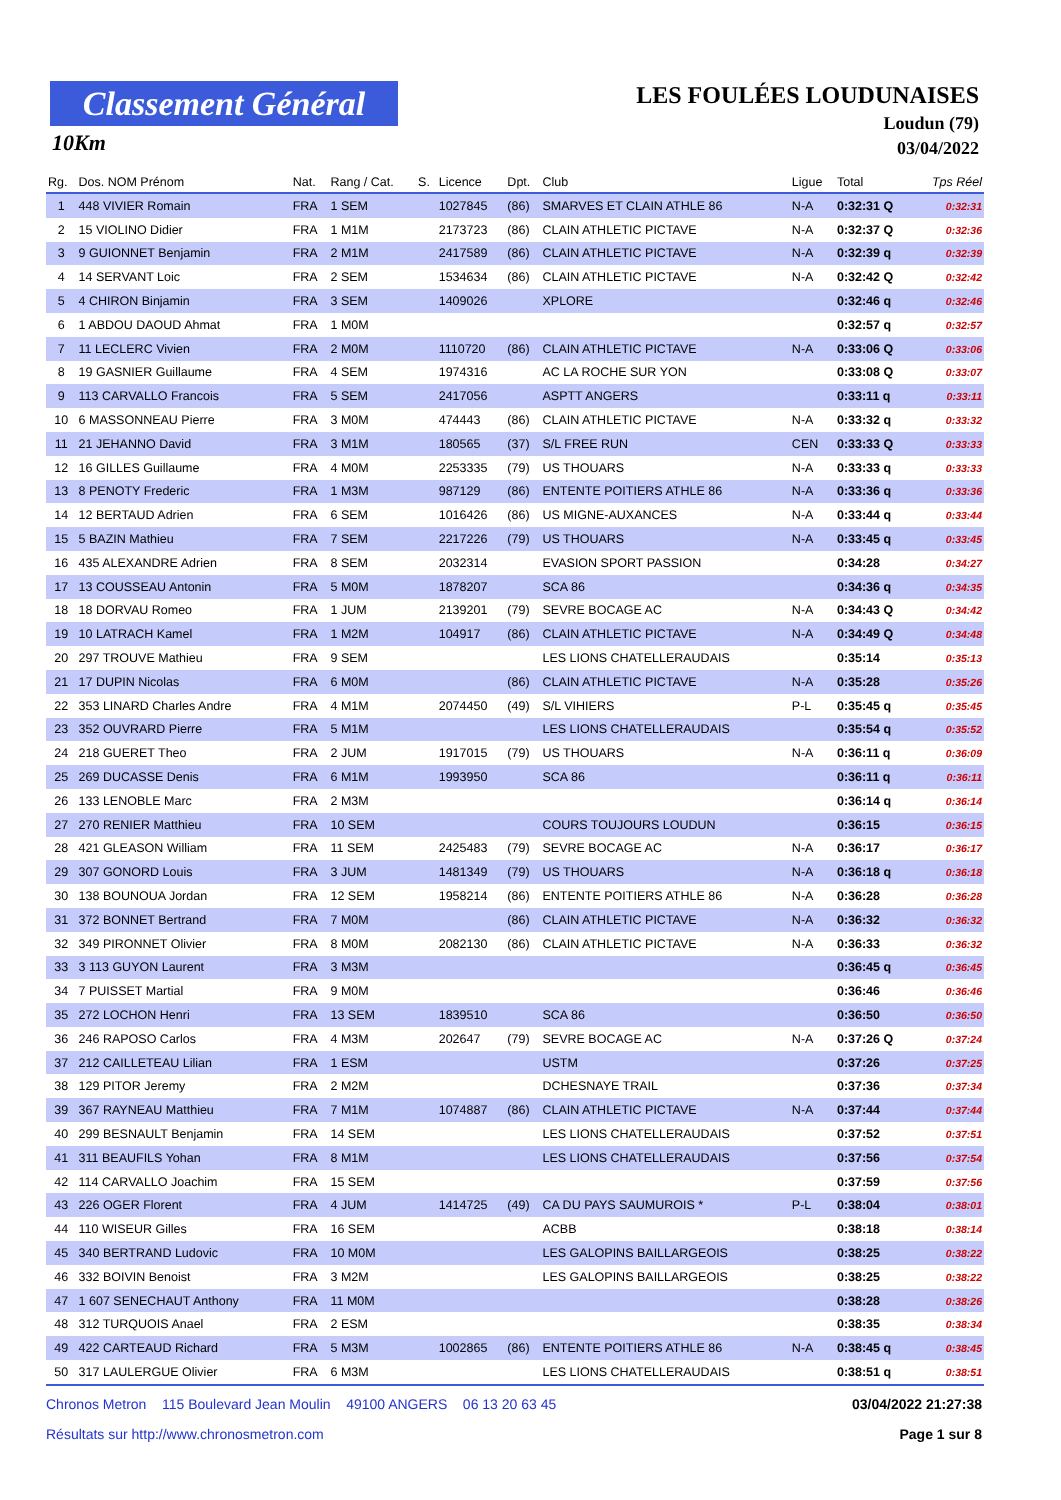Classement Général
10Km
LES FOULÉES LOUDUNAISES
Loudun (79)
03/04/2022
| Rg. | Dos. NOM Prénom | Nat. | Rang / Cat. | S. | Licence | Dpt. | Club | Ligue | Total | Tps Réel |
| --- | --- | --- | --- | --- | --- | --- | --- | --- | --- | --- |
| 1 | 448 VIVIER Romain | FRA | 1 SEM | | 1027845 | (86) | SMARVES ET CLAIN ATHLE 86 | N-A | 0:32:31 Q | 0:32:31 |
| 2 | 15 VIOLINO Didier | FRA | 1 M1M | | 2173723 | (86) | CLAIN ATHLETIC PICTAVE | N-A | 0:32:37 Q | 0:32:36 |
| 3 | 9 GUIONNET Benjamin | FRA | 2 M1M | | 2417589 | (86) | CLAIN ATHLETIC PICTAVE | N-A | 0:32:39 q | 0:32:39 |
| 4 | 14 SERVANT Loic | FRA | 2 SEM | | 1534634 | (86) | CLAIN ATHLETIC PICTAVE | N-A | 0:32:42 Q | 0:32:42 |
| 5 | 4 CHIRON Binjamin | FRA | 3 SEM | | 1409026 | | XPLORE | | 0:32:46 q | 0:32:46 |
| 6 | 1 ABDOU DAOUD Ahmat | FRA | 1 M0M | | | | | | 0:32:57 q | 0:32:57 |
| 7 | 11 LECLERC Vivien | FRA | 2 M0M | | 1110720 | (86) | CLAIN ATHLETIC PICTAVE | N-A | 0:33:06 Q | 0:33:06 |
| 8 | 19 GASNIER Guillaume | FRA | 4 SEM | | 1974316 | | AC LA ROCHE SUR YON | | 0:33:08 Q | 0:33:07 |
| 9 | 113 CARVALLO Francois | FRA | 5 SEM | | 2417056 | | ASPTT ANGERS | | 0:33:11 q | 0:33:11 |
| 10 | 6 MASSONNEAU Pierre | FRA | 3 M0M | | 474443 | (86) | CLAIN ATHLETIC PICTAVE | N-A | 0:33:32 q | 0:33:32 |
| 11 | 21 JEHANNO David | FRA | 3 M1M | | 180565 | (37) | S/L FREE RUN | CEN | 0:33:33 Q | 0:33:33 |
| 12 | 16 GILLES Guillaume | FRA | 4 M0M | | 2253335 | (79) | US THOUARS | N-A | 0:33:33 q | 0:33:33 |
| 13 | 8 PENOTY Frederic | FRA | 1 M3M | | 987129 | (86) | ENTENTE POITIERS ATHLE 86 | N-A | 0:33:36 q | 0:33:36 |
| 14 | 12 BERTAUD Adrien | FRA | 6 SEM | | 1016426 | (86) | US MIGNE-AUXANCES | N-A | 0:33:44 q | 0:33:44 |
| 15 | 5 BAZIN Mathieu | FRA | 7 SEM | | 2217226 | (79) | US THOUARS | N-A | 0:33:45 q | 0:33:45 |
| 16 | 435 ALEXANDRE Adrien | FRA | 8 SEM | | 2032314 | | EVASION SPORT PASSION | | 0:34:28 | 0:34:27 |
| 17 | 13 COUSSEAU Antonin | FRA | 5 M0M | | 1878207 | | SCA 86 | | 0:34:36 q | 0:34:35 |
| 18 | 18 DORVAU Romeo | FRA | 1 JUM | | 2139201 | (79) | SEVRE BOCAGE AC | N-A | 0:34:43 Q | 0:34:42 |
| 19 | 10 LATRACH Kamel | FRA | 1 M2M | | 104917 | (86) | CLAIN ATHLETIC PICTAVE | N-A | 0:34:49 Q | 0:34:48 |
| 20 | 297 TROUVE Mathieu | FRA | 9 SEM | | | | LES LIONS CHATELLERAUDAIS | | 0:35:14 | 0:35:13 |
| 21 | 17 DUPIN Nicolas | FRA | 6 M0M | | | (86) | CLAIN ATHLETIC PICTAVE | N-A | 0:35:28 | 0:35:26 |
| 22 | 353 LINARD Charles Andre | FRA | 4 M1M | | 2074450 | (49) | S/L VIHIERS | P-L | 0:35:45 q | 0:35:45 |
| 23 | 352 OUVRARD Pierre | FRA | 5 M1M | | | | LES LIONS CHATELLERAUDAIS | | 0:35:54 q | 0:35:52 |
| 24 | 218 GUERET Theo | FRA | 2 JUM | | 1917015 | (79) | US THOUARS | N-A | 0:36:11 q | 0:36:09 |
| 25 | 269 DUCASSE Denis | FRA | 6 M1M | | 1993950 | | SCA 86 | | 0:36:11 q | 0:36:11 |
| 26 | 133 LENOBLE Marc | FRA | 2 M3M | | | | | | 0:36:14 q | 0:36:14 |
| 27 | 270 RENIER Matthieu | FRA | 10 SEM | | | | COURS TOUJOURS LOUDUN | | 0:36:15 | 0:36:15 |
| 28 | 421 GLEASON William | FRA | 11 SEM | | 2425483 | (79) | SEVRE BOCAGE AC | N-A | 0:36:17 | 0:36:17 |
| 29 | 307 GONORD Louis | FRA | 3 JUM | | 1481349 | (79) | US THOUARS | N-A | 0:36:18 q | 0:36:18 |
| 30 | 138 BOUNOUA Jordan | FRA | 12 SEM | | 1958214 | (86) | ENTENTE POITIERS ATHLE 86 | N-A | 0:36:28 | 0:36:28 |
| 31 | 372 BONNET Bertrand | FRA | 7 M0M | | | (86) | CLAIN ATHLETIC PICTAVE | N-A | 0:36:32 | 0:36:32 |
| 32 | 349 PIRONNET Olivier | FRA | 8 M0M | | 2082130 | (86) | CLAIN ATHLETIC PICTAVE | N-A | 0:36:33 | 0:36:32 |
| 33 | 3 113 GUYON Laurent | FRA | 3 M3M | | | | | | 0:36:45 q | 0:36:45 |
| 34 | 7 PUISSET Martial | FRA | 9 M0M | | | | | | 0:36:46 | 0:36:46 |
| 35 | 272 LOCHON Henri | FRA | 13 SEM | | 1839510 | | SCA 86 | | 0:36:50 | 0:36:50 |
| 36 | 246 RAPOSO Carlos | FRA | 4 M3M | | 202647 | (79) | SEVRE BOCAGE AC | N-A | 0:37:26 Q | 0:37:24 |
| 37 | 212 CAILLETEAU Lilian | FRA | 1 ESM | | | | USTM | | 0:37:26 | 0:37:25 |
| 38 | 129 PITOR Jeremy | FRA | 2 M2M | | | | DCHESNAYE TRAIL | | 0:37:36 | 0:37:34 |
| 39 | 367 RAYNEAU Matthieu | FRA | 7 M1M | | 1074887 | (86) | CLAIN ATHLETIC PICTAVE | N-A | 0:37:44 | 0:37:44 |
| 40 | 299 BESNAULT Benjamin | FRA | 14 SEM | | | | LES LIONS CHATELLERAUDAIS | | 0:37:52 | 0:37:51 |
| 41 | 311 BEAUFILS Yohan | FRA | 8 M1M | | | | LES LIONS CHATELLERAUDAIS | | 0:37:56 | 0:37:54 |
| 42 | 114 CARVALLO Joachim | FRA | 15 SEM | | | | | | 0:37:59 | 0:37:56 |
| 43 | 226 OGER Florent | FRA | 4 JUM | | 1414725 | (49) | CA DU PAYS SAUMUROIS * | P-L | 0:38:04 | 0:38:01 |
| 44 | 110 WISEUR Gilles | FRA | 16 SEM | | | | ACBB | | 0:38:18 | 0:38:14 |
| 45 | 340 BERTRAND Ludovic | FRA | 10 M0M | | | | LES GALOPINS BAILLARGEOIS | | 0:38:25 | 0:38:22 |
| 46 | 332 BOIVIN Benoist | FRA | 3 M2M | | | | LES GALOPINS BAILLARGEOIS | | 0:38:25 | 0:38:22 |
| 47 | 1 607 SENECHAUT Anthony | FRA | 11 M0M | | | | | | 0:38:28 | 0:38:26 |
| 48 | 312 TURQUOIS Anael | FRA | 2 ESM | | | | | | 0:38:35 | 0:38:34 |
| 49 | 422 CARTEAUD Richard | FRA | 5 M3M | | 1002865 | (86) | ENTENTE POITIERS ATHLE 86 | N-A | 0:38:45 q | 0:38:45 |
| 50 | 317 LAULERGUE Olivier | FRA | 6 M3M | | | | LES LIONS CHATELLERAUDAIS | | 0:38:51 q | 0:38:51 |
Chronos Metron 115 Boulevard Jean Moulin 49100 ANGERS 06 13 20 63 45
03/04/2022 21:27:38
Résultats sur http://www.chronosmetron.com Page 1 sur 8